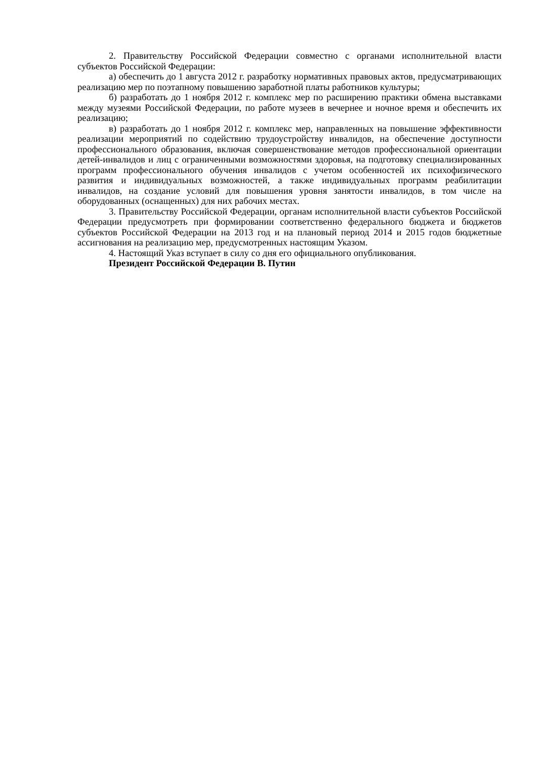2. Правительству Российской Федерации совместно с органами исполнительной власти субъектов Российской Федерации:
а) обеспечить до 1 августа 2012 г. разработку нормативных правовых актов, предусматривающих реализацию мер по поэтапному повышению заработной платы работников культуры;
б) разработать до 1 ноября 2012 г. комплекс мер по расширению практики обмена выставками между музеями Российской Федерации, по работе музеев в вечернее и ночное время и обеспечить их реализацию;
в) разработать до 1 ноября 2012 г. комплекс мер, направленных на повышение эффективности реализации мероприятий по содействию трудоустройству инвалидов, на обеспечение доступности профессионального образования, включая совершенствование методов профессиональной ориентации детей-инвалидов и лиц с ограниченными возможностями здоровья, на подготовку специализированных программ профессионального обучения инвалидов с учетом особенностей их психофизического развития и индивидуальных возможностей, а также индивидуальных программ реабилитации инвалидов, на создание условий для повышения уровня занятости инвалидов, в том числе на оборудованных (оснащенных) для них рабочих местах.
3. Правительству Российской Федерации, органам исполнительной власти субъектов Российской Федерации предусмотреть при формировании соответственно федерального бюджета и бюджетов субъектов Российской Федерации на 2013 год и на плановый период 2014 и 2015 годов бюджетные ассигнования на реализацию мер, предусмотренных настоящим Указом.
4. Настоящий Указ вступает в силу со дня его официального опубликования.
Президент Российской Федерации В. Путин